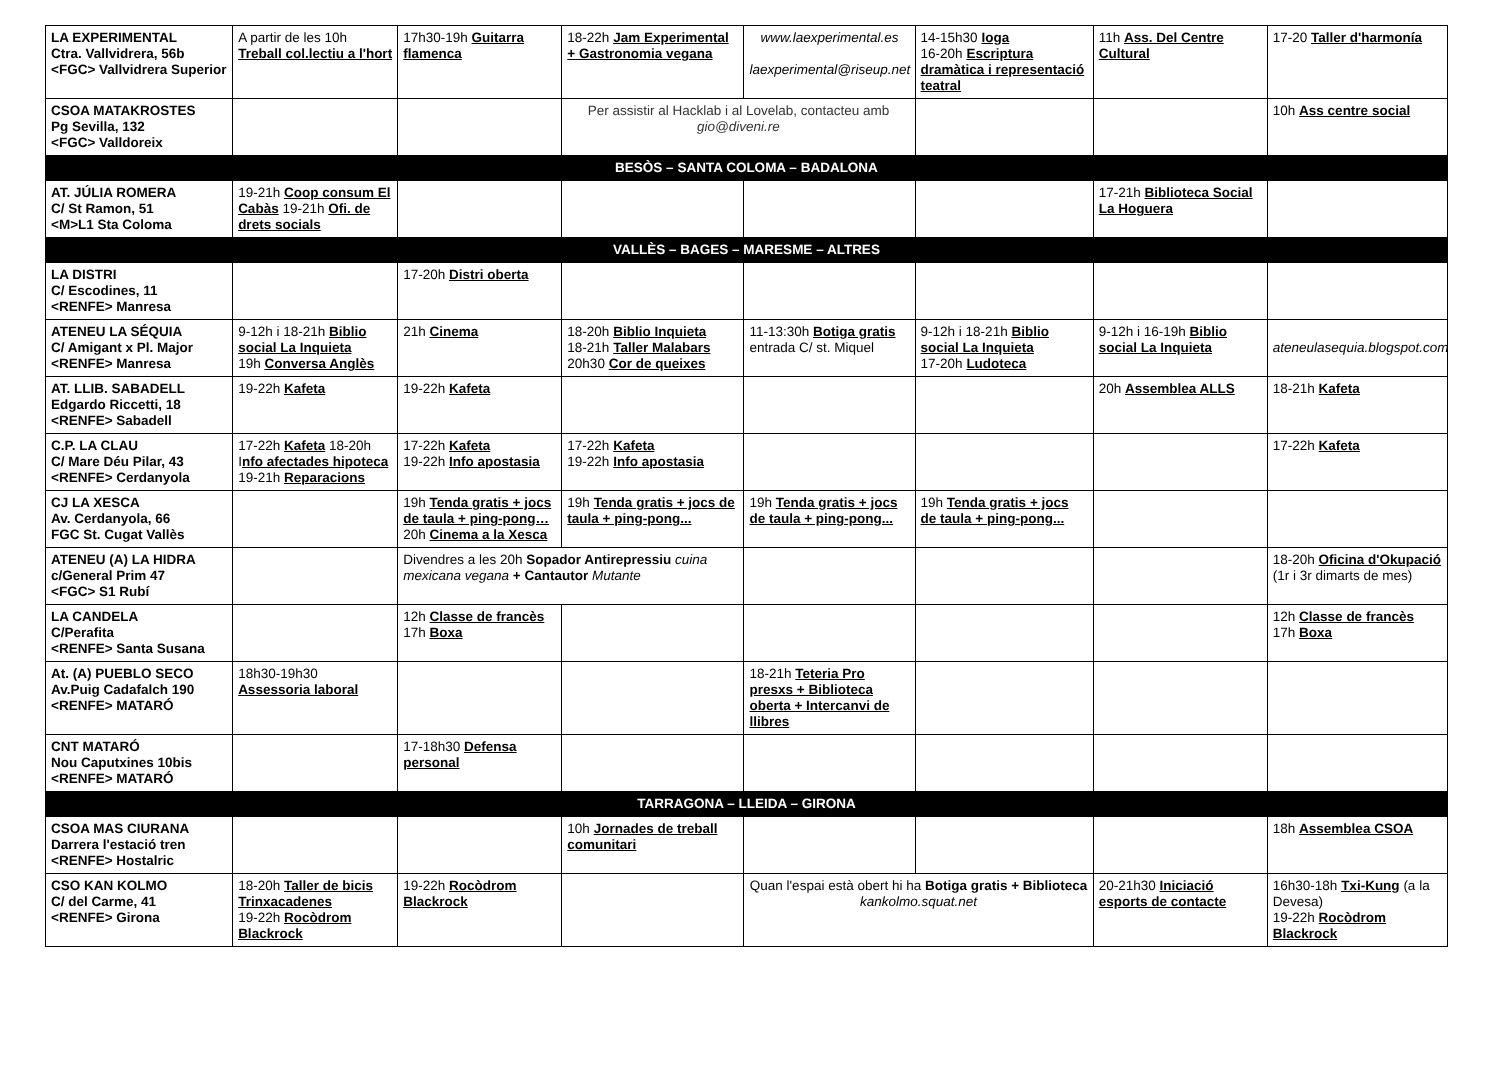| LA EXPERIMENTAL Ctra. Vallvidrera, 56b <FGC> Vallvidrera Superior | A partir de les 10h Treball col.lectiu a l'hort | 17h30-19h Guitarra flamenca | 18-22h Jam Experimental + Gastronomia vegana | www.laexperimental.es laexperimental@riseup.net | 14-15h30 Ioga 16-20h Escriptura dramàtica i representació teatral | 11h Ass. Del Centre Cultural | 17-20 Taller d'harmonía |
| CSOA MATAKROSTES Pg Sevilla, 132 <FGC> Valldoreix | | | Per assistir al Hacklab i al Lovelab, contacteu amb gio@diveni.re | | | | 10h Ass centre social |
| BESÒS – SANTA COLOMA – BADALONA | | | | | | | |
| AT. JÚLIA ROMERA C/ St Ramon, 51 <M>L1 Sta Coloma | 19-21h Coop consum El Cabàs 19-21h Ofi. de drets socials | | | | | 17-21h Biblioteca Social La Hoguera | |
| VALLÈS – BAGES – MARESME – ALTRES | | | | | | | |
| LA DISTRI C/ Escodines, 11 <RENFE> Manresa | | 17-20h Distri oberta | | | | | |
| ATENEU LA SÉQUIA C/ Amigant x Pl. Major <RENFE> Manresa | 9-12h i 18-21h Biblio social La Inquieta 19h Conversa Anglès | 21h Cinema | 18-20h Biblio Inquieta 18-21h Taller Malabars 20h30 Cor de queixes | 11-13:30h Botiga gratis entrada C/ st. Miquel | 9-12h i 18-21h Biblio social La Inquieta 17-20h Ludoteca | 9-12h i 16-19h Biblio social La Inquieta | ateneulasequia.blogspot.com |
| AT. LLIB. SABADELL Edgardo Riccetti, 18 <RENFE> Sabadell | 19-22h Kafeta | 19-22h Kafeta | | | | 20h Assemblea ALLS | 18-21h Kafeta |
| C.P. LA CLAU C/ Mare Déu Pilar, 43 <RENFE> Cerdanyola | 17-22h Kafeta 18-20h I nfo afectades hipoteca 19-21h Reparacions | 17-22h Kafeta 19-22h Info apostasia | 17-22h Kafeta 19-22h Info apostasia | | | | 17-22h Kafeta |
| CJ LA XESCA Av. Cerdanyola, 66 FGC St. Cugat Vallès | | 19h Tenda gratis + jocs de taula + ping-pong… 20h Cinema a la Xesca | 19h Tenda gratis + jocs de taula + ping-pong... | 19h Tenda gratis + jocs de taula + ping-pong... | 19h Tenda gratis + jocs de taula + ping-pong... | | |
| ATENEU (A) LA HIDRA c/General Prim 47 <FGC> S1 Rubí | | Divendres a les 20h Sopador Antirepressiu cuina mexicana vegana + Cantautor Mutante | | | | | 18-20h Oficina d'Okupació (1r i 3r dimarts de mes) |
| LA CANDELA C/Perafita <RENFE> Santa Susana | | 12h Classe de francès 17h Boxa | | | | | 12h Classe de francès 17h Boxa |
| At. (A) PUEBLO SECO Av.Puig Cadafalch 190 <RENFE> MATARÓ | 18h30-19h30 Assessoria laboral | | | 18-21h Teteria Pro presxs + Biblioteca oberta + Intercanvi de llibres | | | |
| CNT MATARÓ Nou Caputxines 10bis <RENFE> MATARÓ | | 17-18h30 Defensa personal | | | | | |
| TARRAGONA – LLEIDA – GIRONA | | | | | | | |
| CSOA MAS CIURANA Darrera l'estació tren <RENFE> Hostalric | | | 10h Jornades de treball comunitari | | | | 18h Assemblea CSOA |
| CSO KAN KOLMO C/ del Carme, 41 <RENFE> Girona | 18-20h Taller de bicis Trinxacadenes 19-22h Rocòdrom Blackrock | 19-22h Rocòdrom Blackrock | | Quan l'espai està obert hi ha Botiga gratis + Biblioteca kankolmo.squat.net | | 20-21h30 Iniciació esports de contacte | 16h30-18h Txi-Kung (a la Devesa) 19-22h Rocòdrom Blackrock |